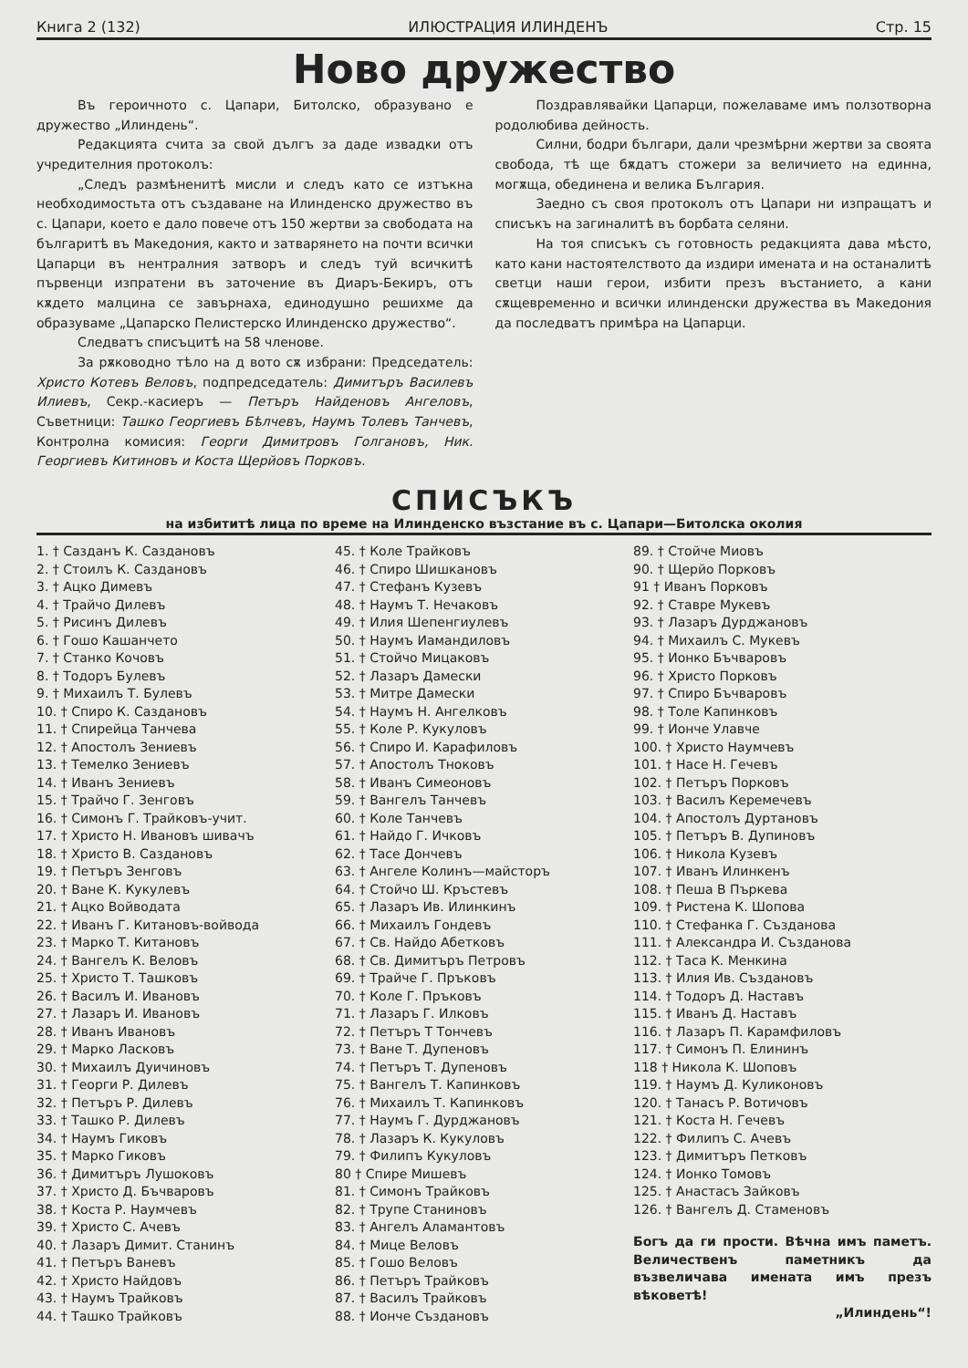Книга 2 (132) ИЛЮСТРАЦИЯ ИЛИНДЕНЪ Стр. 15
Ново дружество
Въ героичното с. Цапари, Битолско, образувано е дружество „Илиндень“.
Редакцията счита за свой дългъ за даде извадки отъ учредителния протоколъ:
„Следъ размѣненитѣ мисли и следъ като се изтъкна необходимостьта отъ създаване на Илинденско дружество въ с. Цапари, което е дало повече отъ 150 жертви за свободата на българитѣ въ Македония, както и затварянето на почти всички Цапарци въ нентралния затворъ и следъ туй всичкитѣ първенци изпратени въ заточение въ Диаръ-Бекиръ, отъ кѫдето малцина се завърнаха, единодушно решихме да образуваме „Цапарско Пелистерско Илинденско дружество“.
Следватъ списъцитѣ на 58 членове.
За рѫководно тѣло на д вото сѫ избрани: Председатель: Христо Котевъ Веловъ, подпредседатель: Димитъръ Василевъ Илиевъ, Секр.-касиеръ — Петъръ Найденовъ Ангеловъ, Съветници: Ташко Георгиевъ Бѣлчевъ, Наумъ Толевъ Танчевъ, Контролна комисия: Георги Димитровъ Голгановъ, Ник. Георгиевъ Китиновъ и Коста Щерйовъ Порковъ.
Поздравлявайки Цапарци, пожелаваме имъ ползотворна родолюбива дейность.
Силни, бодри българи, дали чрезмѣрни жертви за своята свобода, тѣ ще бѫдатъ стожери за величието на единна, могѫща, обединена и велика България.
Заедно съ своя протоколъ отъ Цапари ни изпращатъ и списъкъ на загиналитѣ въ борбата селяни.
На тоя списъкъ съ готовность редакцията дава мѣсто, като кани настоятелството да издири имената и на останалитѣ светци наши герои, избити презъ въстанието, а кани сѫщевременно и всички илинденски дружества въ Македония да последватъ примѣра на Цапарци.
СПИСЪКЪ
на избититѣ лица по време на Илинденско възстание въ с. Цапари—Битолска околия
1. † Сазданъ К. Саздановъ
2. † Стоилъ К. Саздановъ
3. † Ацко Димевъ
4. † Трайчо Дилевъ
5. † Рисинъ Дилевъ
6. † Гошо Кашанчето
7. † Станко Кочовъ
8. † Тодоръ Булевъ
9. † Михаилъ Т. Булевъ
10. † Спиро К. Саздановъ
11. † Спирейца Танчева
12. † Апостолъ Зениевъ
13. † Темелко Зениевъ
14. † Иванъ Зениевъ
15. † Трайчо Г. Зенговъ
16. † Симонъ Г. Трайковъ-учит.
17. † Христо Н. Ивановъ шивачъ
18. † Христо В. Саздановъ
19. † Петъръ Зенговъ
20. † Ване К. Кукулевъ
21. † Ацко Войводата
22. † Иванъ Г. Китановъ-войвода
23. † Марко Т. Китановъ
24. † Вангелъ К. Веловъ
25. † Христо Т. Ташковъ
26. † Василъ И. Ивановъ
27. † Лазаръ И. Ивановъ
28. † Иванъ Ивановъ
29. † Марко Ласковъ
30. † Михаилъ Дуичиновъ
31. † Георги Р. Дилевъ
32. † Петъръ Р. Дилевъ
33. † Ташко Р. Дилевъ
34. † Наумъ Гиковъ
35. † Марко Гиковъ
36. † Димитъръ Лушоковъ
37. † Христо Д. Бъчваровъ
38. † Коста Р. Наумчевъ
39. † Христо С. Ачевъ
40. † Лазаръ Димит. Станинъ
41. † Петъръ Ваневъ
42. † Христо Найдовъ
43. † Наумъ Трайковъ
44. † Ташко Трайковъ
45. † Коле Трайковъ
46. † Спиро Шишкановъ
47. † Стефанъ Кузевъ
48. † Наумъ Т. Нечаковъ
49. † Илия Шепенгиулевъ
50. † Наумъ Иамандиловъ
51. † Стойчо Мицаковъ
52. † Лазаръ Дамески
53. † Митре Дамески
54. † Наумъ Н. Ангелковъ
55. † Коле Р. Кукуловъ
56. † Спиро И. Карафиловъ
57. † Апостолъ Тноковъ
58. † Иванъ Симеоновъ
59. † Вангелъ Танчевъ
60. † Коле Танчевъ
61. † Найдо Г. Ичковъ
62. † Тасе Дончевъ
63. † Ангеле Колинъ—майсторъ
64. † Стойчо Ш. Кръстевъ
65. † Лазаръ Ив. Илинкинъ
66. † Михаилъ Гондевъ
67. † Св. Найдо Абетковъ
68. † Св. Димитъръ Петровъ
69. † Трайче Г. Пръковъ
70. † Коле Г. Пръковъ
71. † Лазаръ Г. Илковъ
72. † Петъръ Т Тончевъ
73. † Ване Т. Дупеновъ
74. † Петъръ Т. Дупеновъ
75. † Вангелъ Т. Капинковъ
76. † Михаилъ Т. Капинковъ
77. † Наумъ Г. Дурджановъ
78. † Лазаръ К. Кукуловъ
79. † Филипъ Кукуловъ
80 † Спире Мишевъ
81. † Симонъ Трайковъ
82. † Трупе Станиновъ
83. † Ангелъ Аламантовъ
84. † Мице Веловъ
85. † Гошо Веловъ
86. † Петъръ Трайковъ
87. † Василъ Трайковъ
88. † Ионче Създановъ
89. † Стойче Миовъ
90. † Щерйо Порковъ
91 † Иванъ Порковъ
92. † Ставре Мукевъ
93. † Лазаръ Дурджановъ
94. † Михаилъ С. Мукевъ
95. † Ионко Бъчваровъ
96. † Христо Порковъ
97. † Спиро Бъчваровъ
98. † Толе Капинковъ
99. † Ионче Улавче
100. † Христо Наумчевъ
101. † Насе Н. Гечевъ
102. † Петъръ Порковъ
103. † Василъ Керемечевъ
104. † Апостолъ Дуртановъ
105. † Петъръ В. Дупиновъ
106. † Никола Кузевъ
107. † Иванъ Илинкенъ
108. † Пеша В Пъркева
109. † Ристена К. Шопова
110. † Стефанка Г. Създанова
111. † Александра И. Създанова
112. † Таса К. Менкина
113. † Илия Ив. Създановъ
114. † Тодоръ Д. Наставъ
115. † Иванъ Д. Наставъ
116. † Лазаръ П. Карамфиловъ
117. † Симонъ П. Елининъ
118 † Никола К. Шоповъ
119. † Наумъ Д. Куликоновъ
120. † Танасъ Р. Вотичовъ
121. † Коста Н. Гечевъ
122. † Филипъ С. Ачевъ
123. † Димитъръ Петковъ
124. † Ионко Томовъ
125. † Анастасъ Зайковъ
126. † Вангелъ Д. Стаменовъ
Богъ да ги прости. Вѣчна имъ паметъ. Величественъ паметникъ да възвеличава имената имъ презъ вѣковетѣ!
„Илиндень“!